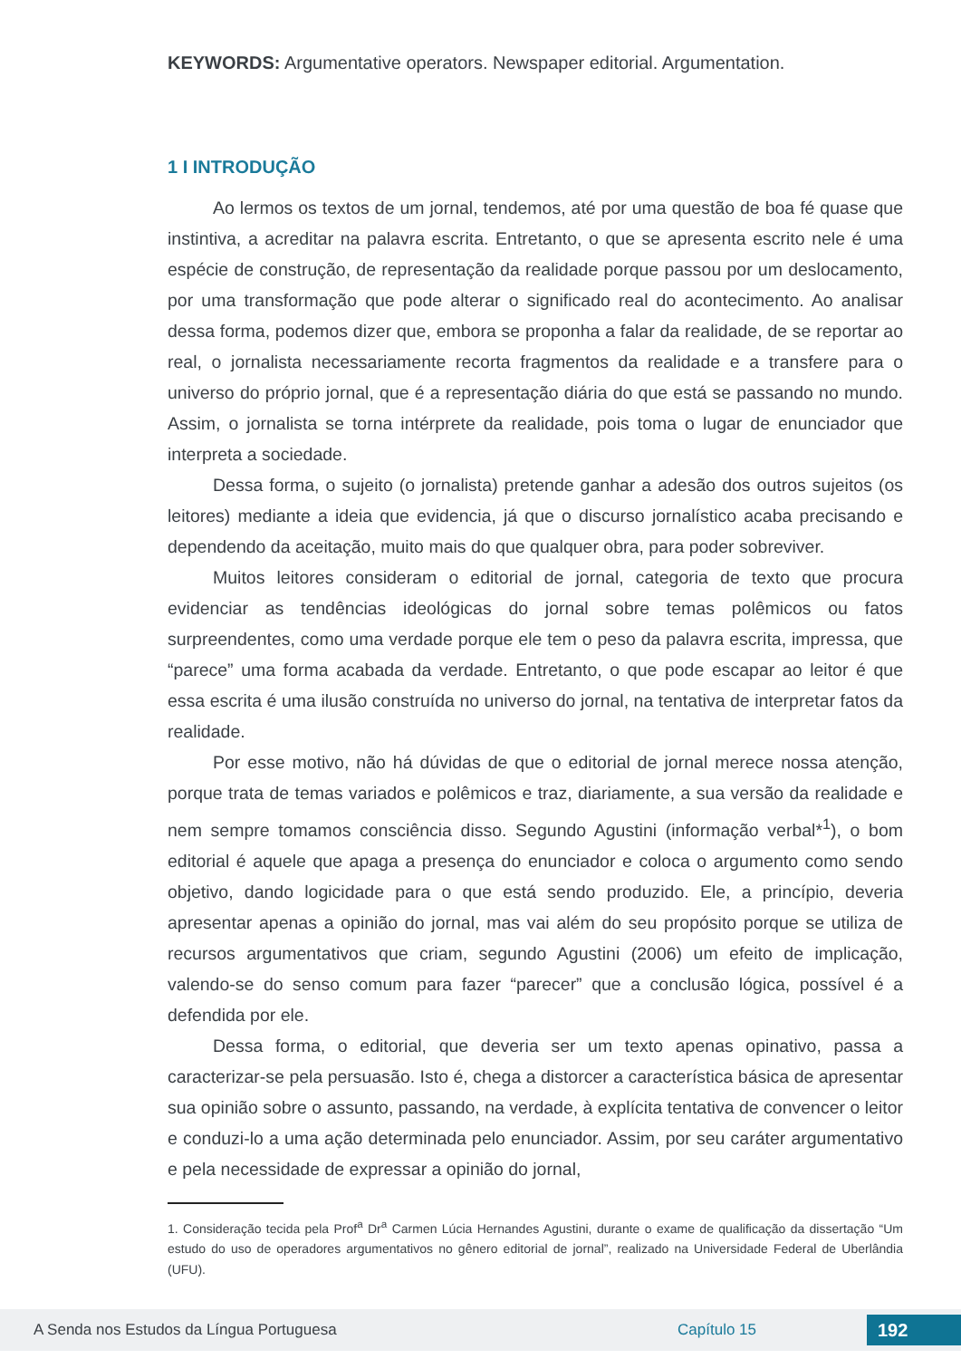KEYWORDS: Argumentative operators. Newspaper editorial. Argumentation.
1 I INTRODUÇÃO
Ao lermos os textos de um jornal, tendemos, até por uma questão de boa fé quase que instintiva, a acreditar na palavra escrita. Entretanto, o que se apresenta escrito nele é uma espécie de construção, de representação da realidade porque passou por um deslocamento, por uma transformação que pode alterar o significado real do acontecimento. Ao analisar dessa forma, podemos dizer que, embora se proponha a falar da realidade, de se reportar ao real, o jornalista necessariamente recorta fragmentos da realidade e a transfere para o universo do próprio jornal, que é a representação diária do que está se passando no mundo. Assim, o jornalista se torna intérprete da realidade, pois toma o lugar de enunciador que interpreta a sociedade.
Dessa forma, o sujeito (o jornalista) pretende ganhar a adesão dos outros sujeitos (os leitores) mediante a ideia que evidencia, já que o discurso jornalístico acaba precisando e dependendo da aceitação, muito mais do que qualquer obra, para poder sobreviver.
Muitos leitores consideram o editorial de jornal, categoria de texto que procura evidenciar as tendências ideológicas do jornal sobre temas polêmicos ou fatos surpreendentes, como uma verdade porque ele tem o peso da palavra escrita, impressa, que “parece” uma forma acabada da verdade. Entretanto, o que pode escapar ao leitor é que essa escrita é uma ilusão construída no universo do jornal, na tentativa de interpretar fatos da realidade.
Por esse motivo, não há dúvidas de que o editorial de jornal merece nossa atenção, porque trata de temas variados e polêmicos e traz, diariamente, a sua versão da realidade e nem sempre tomamos consciência disso. Segundo Agustini (informação verbal*<sup>1</sup>), o bom editorial é aquele que apaga a presença do enunciador e coloca o argumento como sendo objetivo, dando logicidade para o que está sendo produzido. Ele, a princípio, deveria apresentar apenas a opinião do jornal, mas vai além do seu propósito porque se utiliza de recursos argumentativos que criam, segundo Agustini (2006) um efeito de implicação, valendo-se do senso comum para fazer “parecer” que a conclusão lógica, possível é a defendida por ele.
Dessa forma, o editorial, que deveria ser um texto apenas opinativo, passa a caracterizar-se pela persuasão. Isto é, chega a distorcer a característica básica de apresentar sua opinião sobre o assunto, passando, na verdade, à explícita tentativa de convencer o leitor e conduzi-lo a uma ação determinada pelo enunciador. Assim, por seu caráter argumentativo e pela necessidade de expressar a opinião do jornal,
1. Consideração tecida pela Prof<sup>a</sup> Dr<sup>a</sup> Carmen Lúcia Hernandes Agustini, durante o exame de qualificação da dissertação “Um estudo do uso de operadores argumentativos no gênero editorial de jornal”, realizado na Universidade Federal de Uberlândia (UFU).
A Senda nos Estudos da Língua Portuguesa Capítulo 15 192